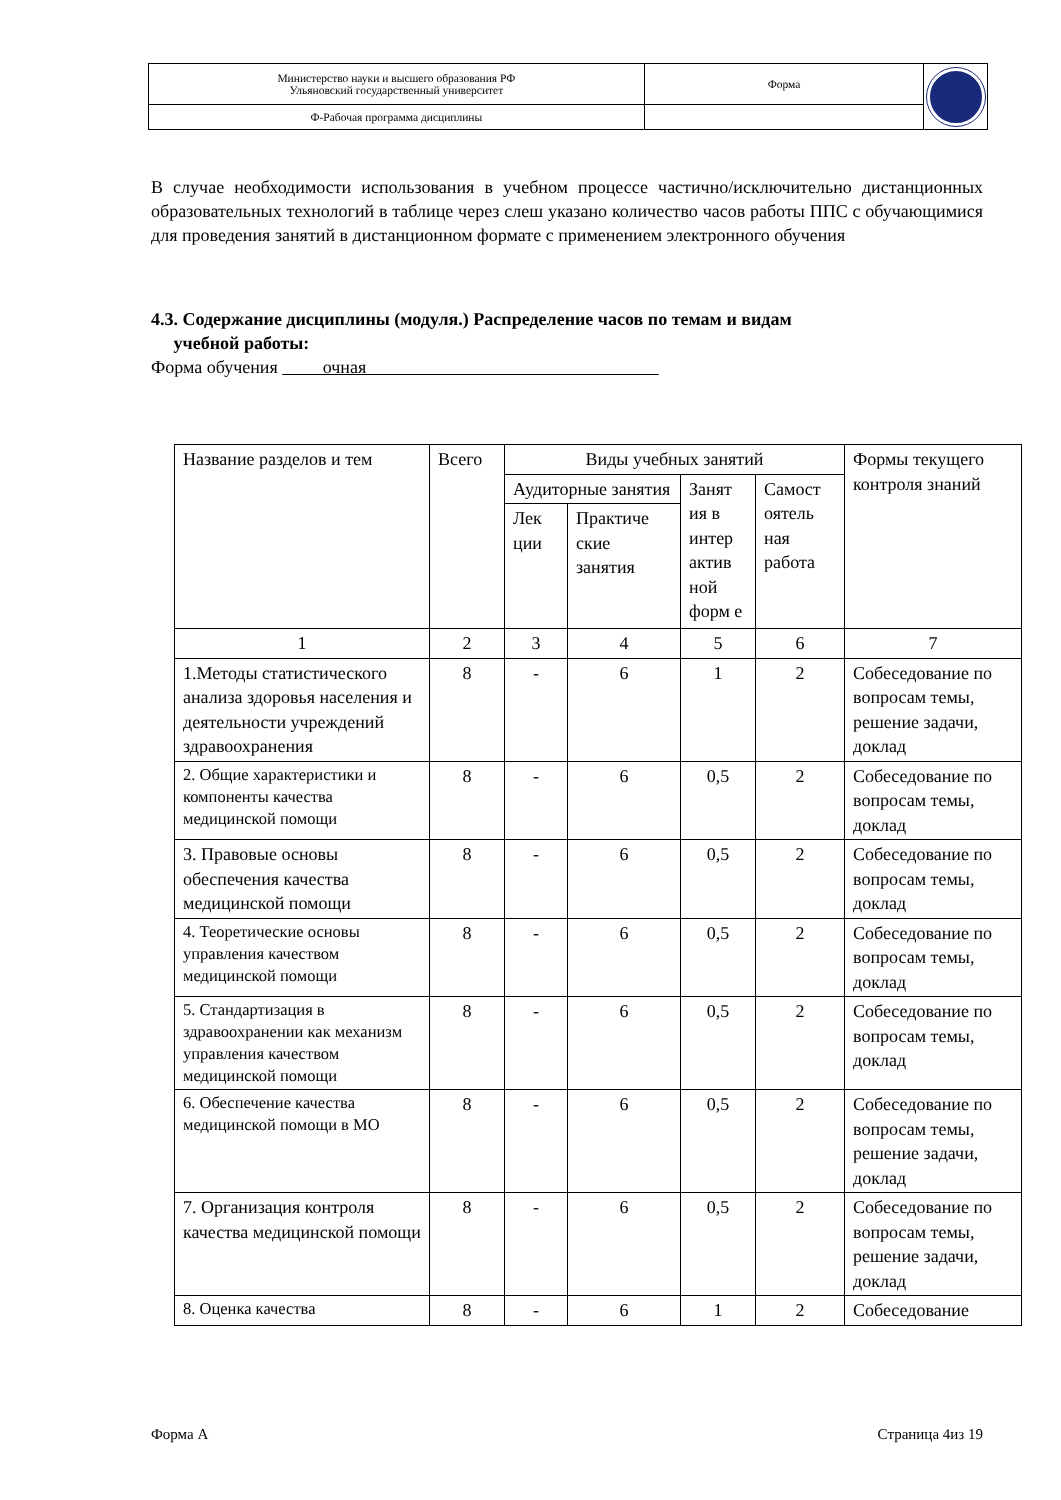| Министерство науки и высшего образования РФ Ульяновский государственный университет | Форма | |
| Ф-Рабочая программа дисциплины | | |
В случае необходимости использования в учебном процессе частично/исключительно дистанционных образовательных технологий в таблице через слеш указано количество часов работы ППС с обучающимися для проведения занятий в дистанционном формате с применением электронного обучения
4.3. Содержание дисциплины (модуля.) Распределение часов по темам и видам
учебной работы:
Форма обучения очная
| Название разделов и тем | Всего | Виды учебных занятий | | | | Формы текущего контроля знаний |
| | | Аудиторные занятия | | Занят ия в интер актив ной форм е | Самост оятель ная работа | |
| | | Лек ции | Практиче ские занятия | | | |
| 1 | 2 | 3 | 4 | 5 | 6 | 7 |
| 1.Методы статистического анализа здоровья населения и деятельности учреждений здравоохранения | 8 | - | 6 | 1 | 2 | Собеседование по вопросам темы, решение задачи, доклад |
| 2. Общие характеристики и компоненты качества медицинской помощи | 8 | - | 6 | 0,5 | 2 | Собеседование по вопросам темы, доклад |
| 3. Правовые основы обеспечения качества медицинской помощи | 8 | - | 6 | 0,5 | 2 | Собеседование по вопросам темы, доклад |
| 4. Теоретические основы управления качеством медицинской помощи | 8 | - | 6 | 0,5 | 2 | Собеседование по вопросам темы, доклад |
| 5. Стандартизация в здравоохранении как механизм управления качеством медицинской помощи | 8 | - | 6 | 0,5 | 2 | Собеседование по вопросам темы, доклад |
| 6. Обеспечение качества медицинской помощи в МО | 8 | - | 6 | 0,5 | 2 | Собеседование по вопросам темы, решение задачи, доклад |
| 7. Организация контроля качества медицинской помощи | 8 | - | 6 | 0,5 | 2 | Собеседование по вопросам темы, решение задачи, доклад |
| 8. Оценка качества | 8 | - | 6 | 1 | 2 | Собеседование |
Форма А Страница 4из 19